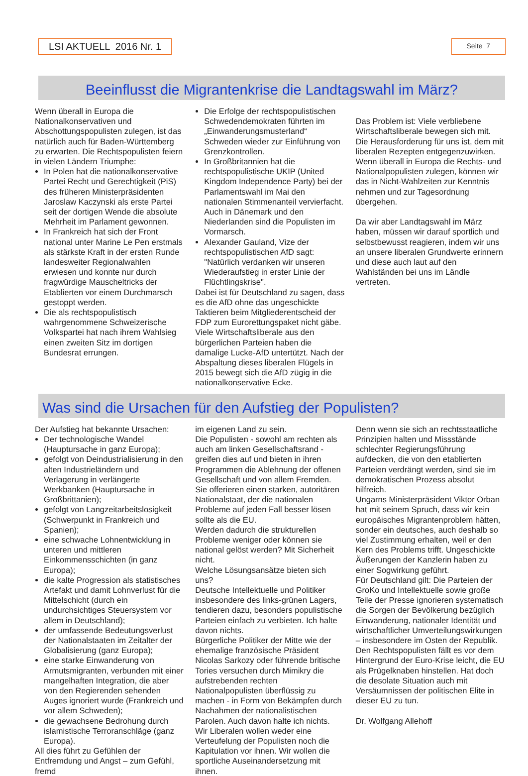LSI AKTUELL 2016 Nr. 1
Seite 7
Beeinflusst die Migrantenkrise die Landtagswahl im März?
Wenn überall in Europa die Nationalkonservativen und Abschottungspopulisten zulegen, ist das natürlich auch für Baden-Württemberg zu erwarten. Die Rechtspopulisten feiern in vielen Ländern Triumphe:
In Polen hat die nationalkonservative Partei Recht und Gerechtigkeit (PiS) des früheren Ministerpräsidenten Jaroslaw Kaczynski als erste Partei seit der dortigen Wende die absolute Mehrheit im Parlament gewonnen.
In Frankreich hat sich der Front national unter Marine Le Pen erstmals als stärkste Kraft in der ersten Runde landesweiter Regionalwahlen erwiesen und konnte nur durch fragwürdige Mauscheltricks der Etablierten vor einem Durchmarsch gestoppt werden.
Die als rechtspopulistisch wahrgenommene Schweizerische Volkspartei hat nach ihrem Wahlsieg einen zweiten Sitz im dortigen Bundesrat errungen.
Die Erfolge der rechtspopulistischen Schwedendemokraten führten im „Einwanderungsmusterland“ Schweden wieder zur Einführung von Grenzkontrollen.
In Großbritannien hat die rechtspopulistische UKIP (United Kingdom Independence Party) bei der Parlamentswahl im Mai den nationalen Stimmenanteil vervierfacht. Auch in Dänemark und den Niederlanden sind die Populisten im Vormarsch.
Alexander Gauland, Vize der rechtspopulistischen AfD sagt: "Natürlich verdanken wir unseren Wiederaufstieg in erster Linie der Flüchtlingskrise".
Dabei ist für Deutschland zu sagen, dass es die AfD ohne das ungeschickte Taktieren beim Mitgliederentscheid der FDP zum Eurorettungspaket nicht gäbe. Viele Wirtschaftsliberale aus den bürgerlichen Parteien haben die damalige Lucke-AfD untertützt. Nach der Abspaltung dieses liberalen Flügels in 2015 bewegt sich die AfD zügig in die nationalkonservative Ecke.
Das Problem ist: Viele verbliebene Wirtschaftsliberale bewegen sich mit. Die Herausforderung für uns ist, dem mit liberalen Rezepten entgegenzuwirken.
Wenn überall in Europa die Rechts- und Nationalpopulisten zulegen, können wir das in Nicht-Wahlzeiten zur Kenntnis nehmen und zur Tagesordnung übergehen.
Da wir aber Landtagswahl im März haben, müssen wir darauf sportlich und selbstbewusst reagieren, indem wir uns an unsere liberalen Grundwerte erinnern und diese auch laut auf den Wahlständen bei uns im Ländle vertreten.
Was sind die Ursachen für den Aufstieg der Populisten?
Der Aufstieg hat bekannte Ursachen:
Der technologische Wandel (Hauptursache in ganz Europa);
gefolgt von Deindustrialisierung in den alten Industrieländern und Verlagerung in verlängerte Werkbanken (Hauptursache in Großbrittanien);
gefolgt von Langzeitarbeitslosigkeit (Schwerpunkt in Frankreich und Spanien);
eine schwache Lohnentwicklung in unteren und mittleren Einkommensschichten (in ganz Europa);
die kalte Progression als statistisches Artefakt und damit Lohnverlust für die Mittelschicht (durch ein undurchsichtiges Steuersystem vor allem in Deutschland);
der umfassende Bedeutungsverlust der Nationalstaaten im Zeitalter der Globalisierung (ganz Europa);
eine starke Einwanderung von Armutsmigranten, verbunden mit einer mangelhaften Integration, die aber von den Regierenden sehenden Auges ignoriert wurde (Frankreich und vor allem Schweden);
die gewachsene Bedrohung durch islamistische Terroranschläge (ganz Europa).
All dies führt zu Gefühlen der Entfremdung und Angst – zum Gefühl, fremd
im eigenen Land zu sein.
Die Populisten - sowohl am rechten als auch am linken Gesellschaftsrand - greifen dies auf und bieten in ihren Programmen die Ablehnung der offenen Gesellschaft und von allem Fremden. Sie offerieren einen starken, autoritären Nationalstaat, der die nationalen Probleme auf jeden Fall besser lösen sollte als die EU.
Werden dadurch die strukturellen Probleme weniger oder können sie national gelöst werden? Mit Sicherheit nicht.
Welche Lösungsansätze bieten sich uns?
Deutsche Intellektuelle und Politiker insbesondere des links-grünen Lagers, tendieren dazu, besonders populistische Parteien einfach zu verbieten. Ich halte davon nichts.
Bürgerliche Politiker der Mitte wie der ehemalige französische Präsident Nicolas Sarkozy oder führende britische Tories versuchen durch Mimikry die aufstrebenden rechten Nationalpopulisten überflüssig zu machen - in Form von Bekämpfen durch Nachahmen der nationalistischen Parolen. Auch davon halte ich nichts.
Wir Liberalen wollen weder eine Verteufelung der Populisten noch die Kapitulation vor ihnen. Wir wollen die sportliche Auseinandersetzung mit ihnen.
Denn wenn sie sich an rechtsstaatliche Prinzipien halten und Missstände schlechter Regierungsführung aufdecken, die von den etablierten Parteien verdrängt werden, sind sie im demokratischen Prozess absolut hilfreich.
Ungarns Ministerpräsident Viktor Orban hat mit seinem Spruch, dass wir kein europäisches Migrantenproblem hätten, sonder ein deutsches, auch deshalb so viel Zustimmung erhalten, weil er den Kern des Problems trifft. Ungeschickte Äußerungen der Kanzlerin haben zu einer Sogwirkung geführt.
Für Deutschland gilt: Die Parteien der GroKo und Intellektuelle sowie große Teile der Presse ignorieren systematisch die Sorgen der Bevölkerung bezüglich Einwanderung, nationaler Identität und wirtschaftlicher Umverteilungswirkungen – insbesondere im Osten der Republik.
Den Rechtspopulisten fällt es vor dem Hintergrund der Euro-Krise leicht, die EU als Prügelknaben hinstellen. Hat doch die desolate Situation auch mit Versäumnissen der politischen Elite in dieser EU zu tun.
Dr. Wolfgang Allehoff